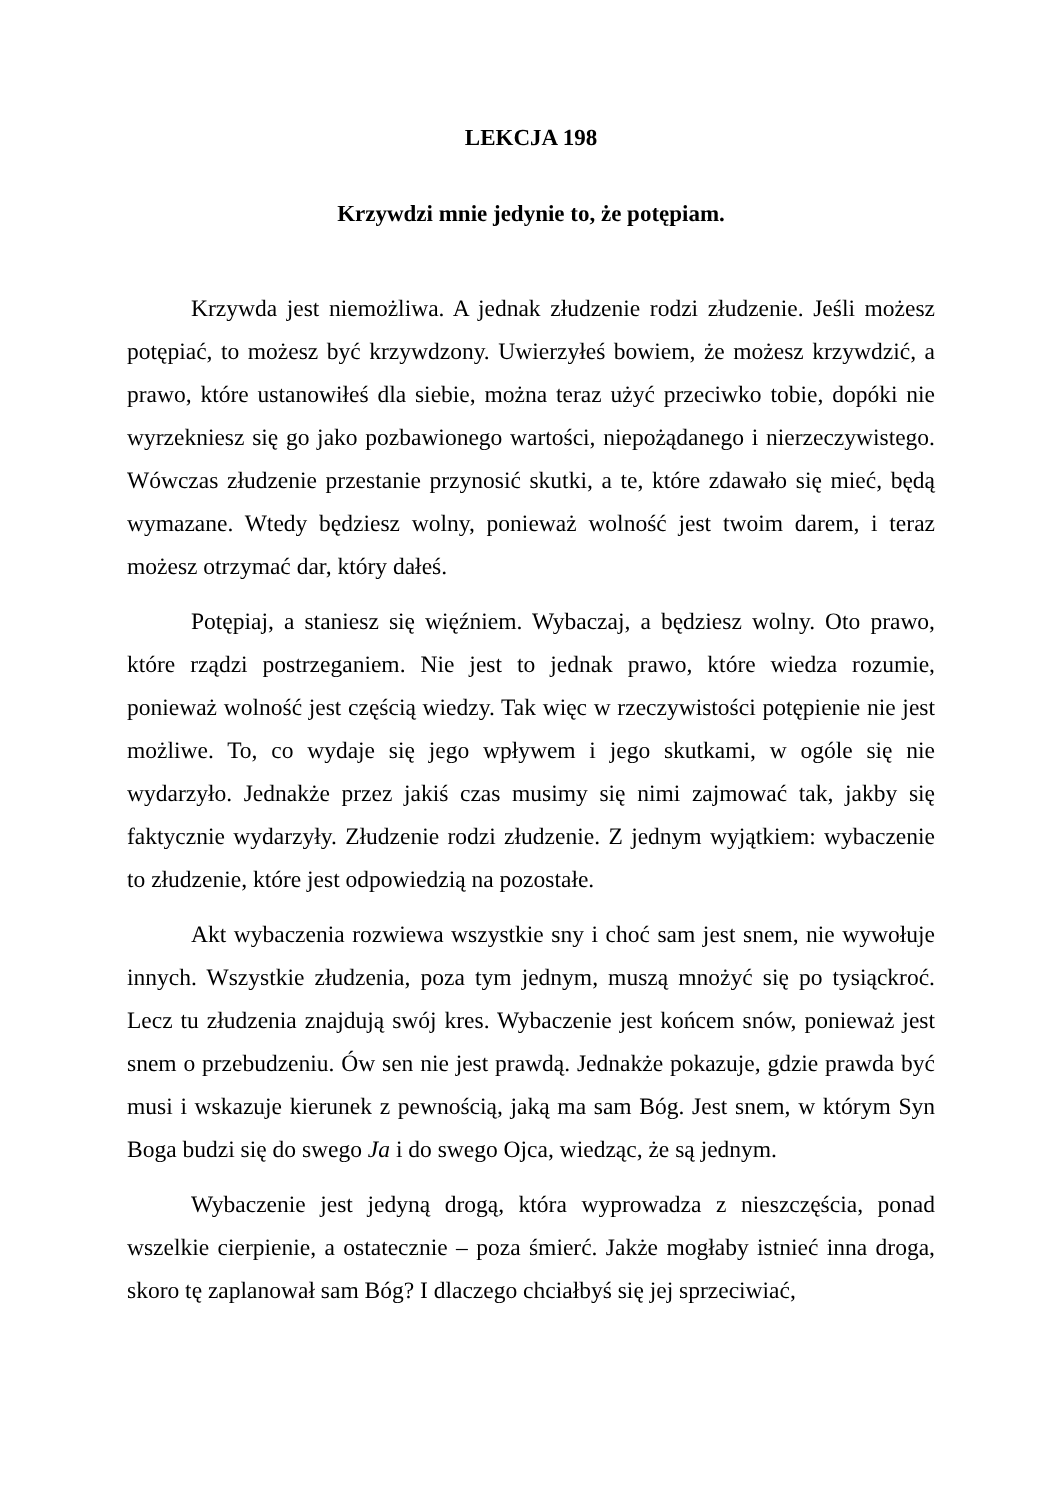LEKCJA 198
Krzywdzi mnie jedynie to, że potępiam.
Krzywda jest niemożliwa. A jednak złudzenie rodzi złudzenie. Jeśli możesz potępiać, to możesz być krzywdzony. Uwierzyłeś bowiem, że możesz krzywdzić, a prawo, które ustanowiłeś dla siebie, można teraz użyć przeciwko tobie, dopóki nie wyrzekniesz się go jako pozbawionego wartości, niepożądanego i nierzeczywistego. Wówczas złudzenie przestanie przynosić skutki, a te, które zdawało się mieć, będą wymazane. Wtedy będziesz wolny, ponieważ wolność jest twoim darem, i teraz możesz otrzymać dar, który dałeś.
Potępiaj, a staniesz się więźniem. Wybaczaj, a będziesz wolny. Oto prawo, które rządzi postrzeganiem. Nie jest to jednak prawo, które wiedza rozumie, ponieważ wolność jest częścią wiedzy. Tak więc w rzeczywistości potępienie nie jest możliwe. To, co wydaje się jego wpływem i jego skutkami, w ogóle się nie wydarzyło. Jednakże przez jakiś czas musimy się nimi zajmować tak, jakby się faktycznie wydarzyły. Złudzenie rodzi złudzenie. Z jednym wyjątkiem: wybaczenie to złudzenie, które jest odpowiedzią na pozostałe.
Akt wybaczenia rozwiewa wszystkie sny i choć sam jest snem, nie wywołuje innych. Wszystkie złudzenia, poza tym jednym, muszą mnożyć się po tysiąckroć. Lecz tu złudzenia znajdują swój kres. Wybaczenie jest końcem snów, ponieważ jest snem o przebudzeniu. Ów sen nie jest prawdą. Jednakże pokazuje, gdzie prawda być musi i wskazuje kierunek z pewnością, jaką ma sam Bóg. Jest snem, w którym Syn Boga budzi się do swego Ja i do swego Ojca, wiedząc, że są jednym.
Wybaczenie jest jedyną drogą, która wyprowadza z nieszczęścia, ponad wszelkie cierpienie, a ostatecznie – poza śmierć. Jakże mogłaby istnieć inna droga, skoro tę zaplanował sam Bóg? I dlaczego chciałbyś się jej sprzeciwiać,